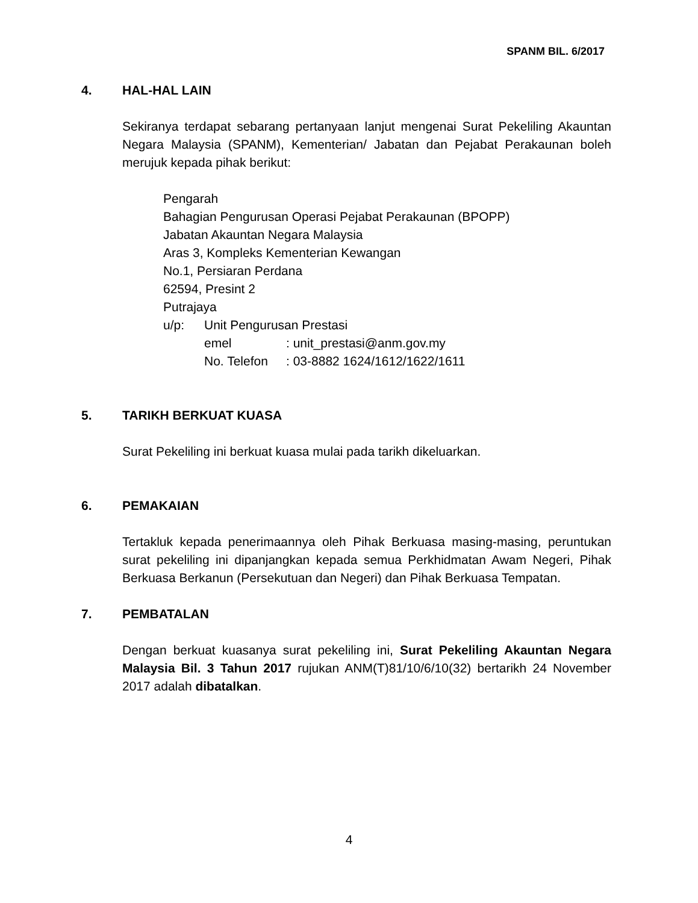SPANM BIL. 6/2017
4. HAL-HAL LAIN
Sekiranya terdapat sebarang pertanyaan lanjut mengenai Surat Pekeliling Akauntan Negara Malaysia (SPANM), Kementerian/ Jabatan dan Pejabat Perakaunan boleh merujuk kepada pihak berikut:
Pengarah
Bahagian Pengurusan Operasi Pejabat Perakaunan (BPOPP)
Jabatan Akauntan Negara Malaysia
Aras 3, Kompleks Kementerian Kewangan
No.1, Persiaran Perdana
62594, Presint 2
Putrajaya
u/p: Unit Pengurusan Prestasi
emel: unit_prestasi@anm.gov.my
No. Telefon: 03-8882 1624/1612/1622/1611
5. TARIKH BERKUAT KUASA
Surat Pekeliling ini berkuat kuasa mulai pada tarikh dikeluarkan.
6. PEMAKAIAN
Tertakluk kepada penerimaannya oleh Pihak Berkuasa masing-masing, peruntukan surat pekeliling ini dipanjangkan kepada semua Perkhidmatan Awam Negeri, Pihak Berkuasa Berkanun (Persekutuan dan Negeri) dan Pihak Berkuasa Tempatan.
7. PEMBATALAN
Dengan berkuat kuasanya surat pekeliling ini, Surat Pekeliling Akauntan Negara Malaysia Bil. 3 Tahun 2017 rujukan ANM(T)81/10/6/10(32) bertarikh 24 November 2017 adalah dibatalkan.
4